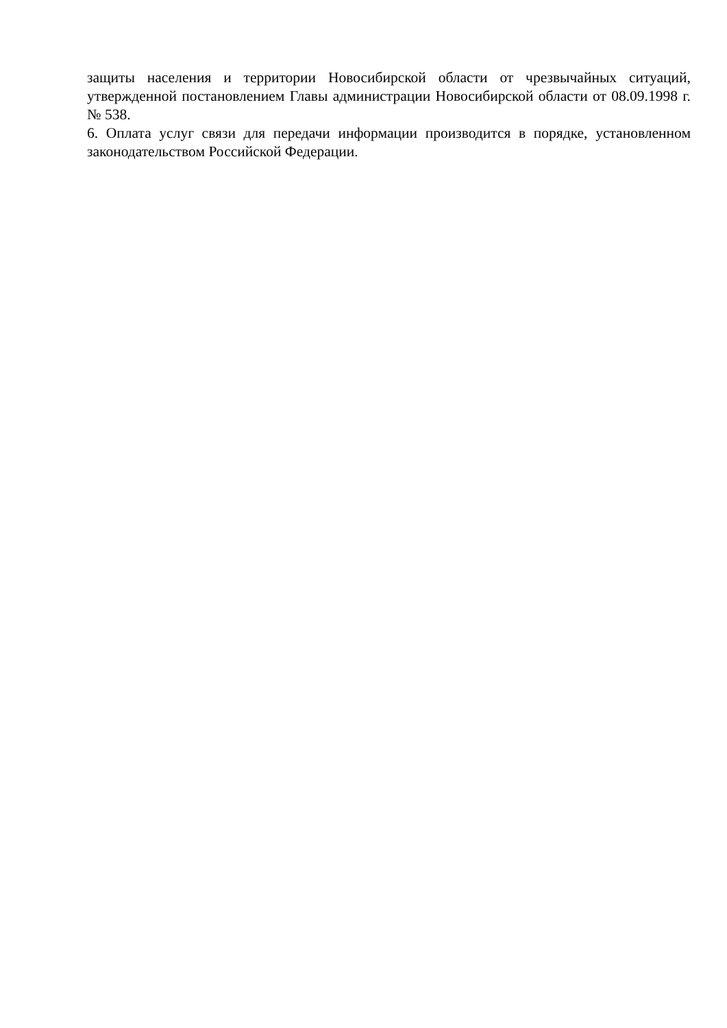защиты населения и территории Новосибирской области от чрезвычайных ситуаций, утвержденной постановлением Главы администрации Новосибирской области от 08.09.1998 г. № 538.
6. Оплата услуг связи для передачи информации производится в порядке, установленном законодательством Российской Федерации.